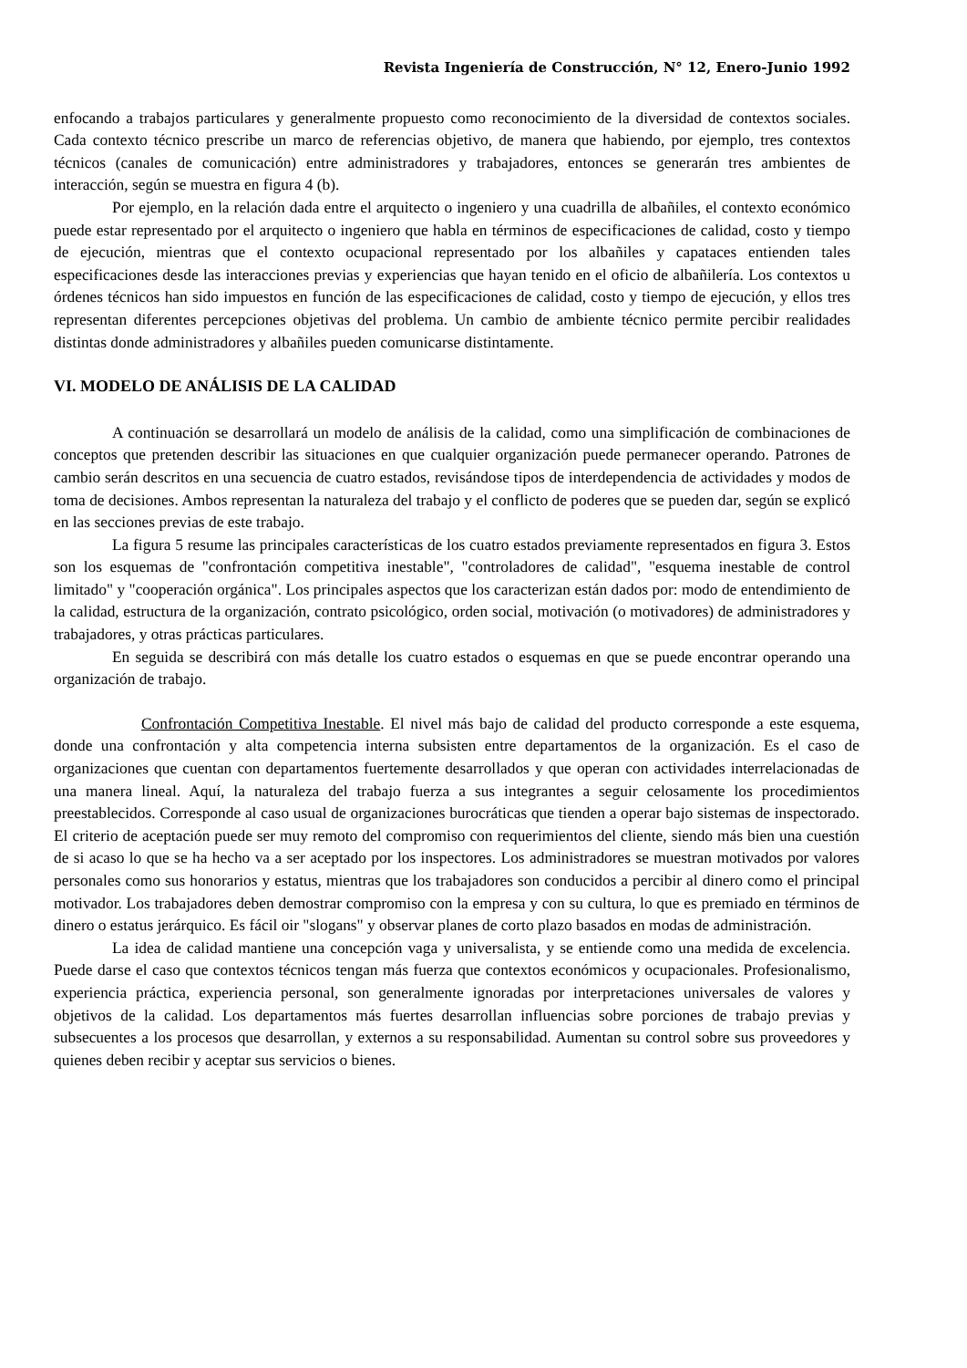Revista Ingeniería de Construcción, N° 12, Enero-Junio 1992
enfocando a trabajos particulares y generalmente propuesto como reconocimiento de la diversidad de contextos sociales. Cada contexto técnico prescribe un marco de referencias objetivo, de manera que habiendo, por ejemplo, tres contextos técnicos (canales de comunicación) entre administradores y trabajadores, entonces se generarán tres ambientes de interacción, según se muestra en figura 4 (b).
Por ejemplo, en la relación dada entre el arquitecto o ingeniero y una cuadrilla de albañiles, el contexto económico puede estar representado por el arquitecto o ingeniero que habla en términos de especificaciones de calidad, costo y tiempo de ejecución, mientras que el contexto ocupacional representado por los albañiles y capataces entienden tales especificaciones desde las interacciones previas y experiencias que hayan tenido en el oficio de albañilería. Los contextos u órdenes técnicos han sido impuestos en función de las especificaciones de calidad, costo y tiempo de ejecución, y ellos tres representan diferentes percepciones objetivas del problema. Un cambio de ambiente técnico permite percibir realidades distintas donde administradores y albañiles pueden comunicarse distintamente.
VI. MODELO DE ANÁLISIS DE LA CALIDAD
A continuación se desarrollará un modelo de análisis de la calidad, como una simplificación de combinaciones de conceptos que pretenden describir las situaciones en que cualquier organización puede permanecer operando. Patrones de cambio serán descritos en una secuencia de cuatro estados, revisándose tipos de interdependencia de actividades y modos de toma de decisiones. Ambos representan la naturaleza del trabajo y el conflicto de poderes que se pueden dar, según se explicó en las secciones previas de este trabajo.
La figura 5 resume las principales características de los cuatro estados previamente representados en figura 3. Estos son los esquemas de "confrontación competitiva inestable", "controladores de calidad", "esquema inestable de control limitado" y "cooperación orgánica". Los principales aspectos que los caracterizan están dados por: modo de entendimiento de la calidad, estructura de la organización, contrato psicológico, orden social, motivación (o motivadores) de administradores y trabajadores, y otras prácticas particulares.
En seguida se describirá con más detalle los cuatro estados o esquemas en que se puede encontrar operando una organización de trabajo.
Confrontación Competitiva Inestable. El nivel más bajo de calidad del producto corresponde a este esquema, donde una confrontación y alta competencia interna subsisten entre departamentos de la organización. Es el caso de organizaciones que cuentan con departamentos fuertemente desarrollados y que operan con actividades interrelacionadas de una manera lineal. Aquí, la naturaleza del trabajo fuerza a sus integrantes a seguir celosamente los procedimientos preestablecidos. Corresponde al caso usual de organizaciones burocráticas que tienden a operar bajo sistemas de inspectorado. El criterio de aceptación puede ser muy remoto del compromiso con requerimientos del cliente, siendo más bien una cuestión de si acaso lo que se ha hecho va a ser aceptado por los inspectores. Los administradores se muestran motivados por valores personales como sus honorarios y estatus, mientras que los trabajadores son conducidos a percibir al dinero como el principal motivador. Los trabajadores deben demostrar compromiso con la empresa y con su cultura, lo que es premiado en términos de dinero o estatus jerárquico. Es fácil oir "slogans" y observar planes de corto plazo basados en modas de administración.
La idea de calidad mantiene una concepción vaga y universalista, y se entiende como una medida de excelencia. Puede darse el caso que contextos técnicos tengan más fuerza que contextos económicos y ocupacionales. Profesionalismo, experiencia práctica, experiencia personal, son generalmente ignoradas por interpretaciones universales de valores y objetivos de la calidad. Los departamentos más fuertes desarrollan influencias sobre porciones de trabajo previas y subsecuentes a los procesos que desarrollan, y externos a su responsabilidad. Aumentan su control sobre sus proveedores y quienes deben recibir y aceptar sus servicios o bienes.